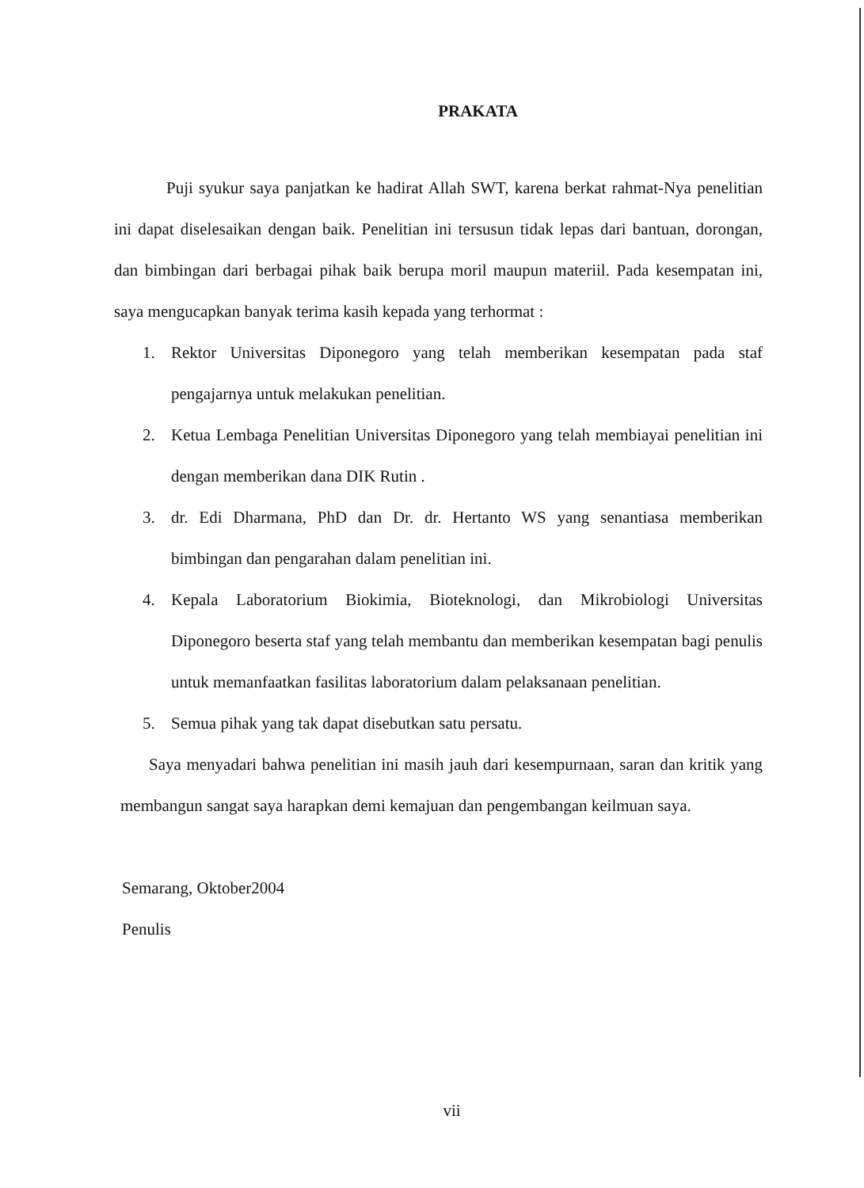PRAKATA
Puji syukur saya panjatkan ke hadirat Allah SWT, karena berkat rahmat-Nya penelitian ini dapat diselesaikan dengan baik. Penelitian ini tersusun tidak lepas dari bantuan, dorongan, dan bimbingan dari berbagai pihak baik berupa moril maupun materiil. Pada kesempatan ini, saya mengucapkan banyak terima kasih kepada yang terhormat :
1. Rektor Universitas Diponegoro yang telah memberikan kesempatan pada staf pengajarnya untuk melakukan penelitian.
2. Ketua Lembaga Penelitian Universitas Diponegoro yang telah membiayai penelitian ini dengan memberikan dana DIK Rutin .
3. dr. Edi Dharmana, PhD dan Dr. dr. Hertanto WS yang senantiasa memberikan bimbingan dan pengarahan dalam penelitian ini.
4. Kepala Laboratorium Biokimia, Bioteknologi, dan Mikrobiologi Universitas Diponegoro beserta staf yang telah membantu dan memberikan kesempatan bagi penulis untuk memanfaatkan fasilitas laboratorium dalam pelaksanaan penelitian.
5. Semua pihak yang tak dapat disebutkan satu persatu.
Saya menyadari bahwa penelitian ini masih jauh dari kesempurnaan, saran dan kritik yang membangun sangat saya harapkan demi kemajuan dan pengembangan keilmuan saya.
Semarang, Oktober2004
Penulis
vii